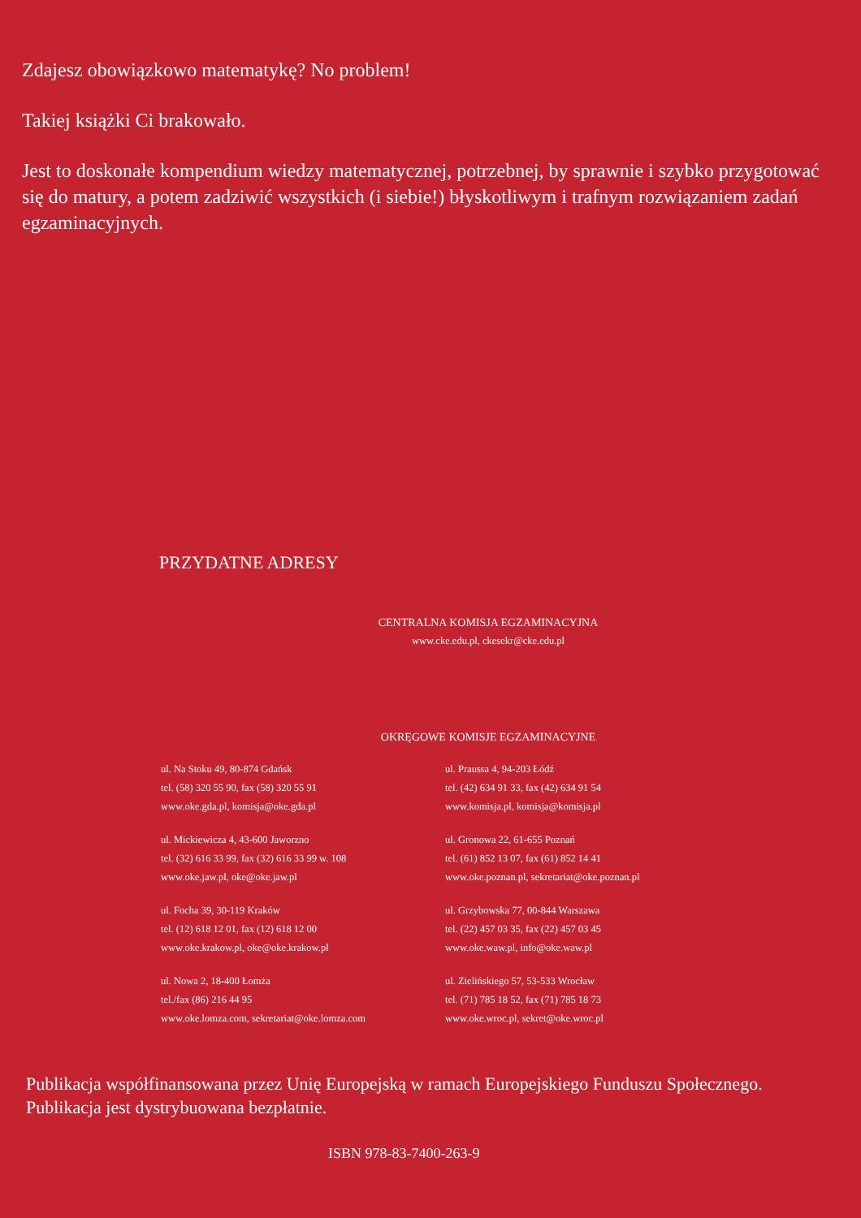Zdajesz obowiązkowo matematykę? No problem!
Takiej książki Ci brakowało.
Jest to doskonałe kompendium wiedzy matematycznej, potrzebnej, by sprawnie i szybko przygotować się do matury, a potem zadziwić wszystkich (i siebie!) błyskotliwym i trafnym rozwiązaniem zadań egzaminacyjnych.
PRZYDATNE ADRESY
CENTRALNA KOMISJA EGZAMINACYJNA
www.cke.edu.pl, ckesekr@cke.edu.pl
OKRĘGOWE KOMISJE EGZAMINACYJNE
ul. Na Stoku 49, 80-874 Gdańsk
tel. (58) 320 55 90, fax (58) 320 55 91
www.oke.gda.pl, komisja@oke.gda.pl
ul. Mickiewicza 4, 43-600 Jaworzno
tel. (32) 616 33 99, fax (32) 616 33 99 w. 108
www.oke.jaw.pl, oke@oke.jaw.pl
ul. Focha 39, 30-119 Kraków
tel. (12) 618 12 01, fax (12) 618 12 00
www.oke.krakow.pl, oke@oke.krakow.pl
ul. Nowa 2, 18-400 Łomża
tel./fax (86) 216 44 95
www.oke.lomza.com, sekretariat@oke.lomza.com
ul. Praussa 4, 94-203 Łódź
tel. (42) 634 91 33, fax (42) 634 91 54
www.komisja.pl, komisja@komisja.pl
ul. Gronowa 22, 61-655 Poznań
tel. (61) 852 13 07, fax (61) 852 14 41
www.oke.poznan.pl, sekretariat@oke.poznan.pl
ul. Grzybowska 77, 00-844 Warszawa
tel. (22) 457 03 35, fax (22) 457 03 45
www.oke.waw.pl, info@oke.waw.pl
ul. Zielińskiego 57, 53-533 Wrocław
tel. (71) 785 18 52, fax (71) 785 18 73
www.oke.wroc.pl, sekret@oke.wroc.pl
Publikacja współfinansowana przez Unię Europejską w ramach Europejskiego Funduszu Społecznego.
Publikacja jest dystrybuowana bezpłatnie.
ISBN 978-83-7400-263-9